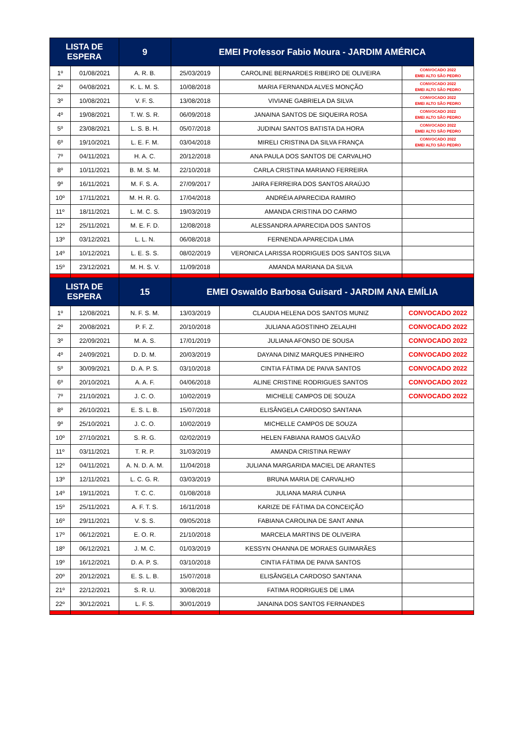| LISTA DE ESPERA | | 9 | EMEI Professor Fabio Moura - JARDIM AMÉRICA | | |
| --- | --- | --- | --- | --- | --- |
| 1º | 01/08/2021 | A. R. B. | 25/03/2019 | CAROLINE BERNARDES RIBEIRO DE OLIVEIRA | CONVOCADO 2022 EMEI ALTO SÃO PEDRO |
| 2º | 04/08/2021 | K. L. M. S. | 10/08/2018 | MARIA FERNANDA ALVES MONÇÃO | CONVOCADO 2022 EMEI ALTO SÃO PEDRO |
| 3º | 10/08/2021 | V. F. S. | 13/08/2018 | VIVIANE GABRIELA DA SILVA | CONVOCADO 2022 EMEI ALTO SÃO PEDRO |
| 4º | 19/08/2021 | T. W. S. R. | 06/09/2018 | JANAINA SANTOS DE SIQUEIRA ROSA | CONVOCADO 2022 EMEI ALTO SÃO PEDRO |
| 5º | 23/08/2021 | L. S. B. H. | 05/07/2018 | JUDINAI SANTOS BATISTA DA HORA | CONVOCADO 2022 EMEI ALTO SÃO PEDRO |
| 6º | 19/10/2021 | L. E. F. M. | 03/04/2018 | MIRELI CRISTINA DA SILVA FRANÇA | CONVOCADO 2022 EMEI ALTO SÃO PEDRO |
| 7º | 04/11/2021 | H. A. C. | 20/12/2018 | ANA PAULA DOS SANTOS DE CARVALHO | |
| 8º | 10/11/2021 | B. M. S. M. | 22/10/2018 | CARLA CRISTINA MARIANO FERREIRA | |
| 9º | 16/11/2021 | M. F. S. A. | 27/09/2017 | JAIRA FERREIRA DOS SANTOS ARAÚJO | |
| 10º | 17/11/2021 | M. H. R. G. | 17/04/2018 | ANDRÉIA APARECIDA RAMIRO | |
| 11º | 18/11/2021 | L. M. C. S. | 19/03/2019 | AMANDA CRISTINA DO CARMO | |
| 12º | 25/11/2021 | M. E. F. D. | 12/08/2018 | ALESSANDRA APARECIDA DOS SANTOS | |
| 13º | 03/12/2021 | L. L. N. | 06/08/2018 | FERNENDA APARECIDA LIMA | |
| 14º | 10/12/2021 | L. E. S. S. | 08/02/2019 | VERONICA LARISSA RODRIGUES DOS SANTOS SILVA | |
| 15º | 23/12/2021 | M. H. S. V. | 11/09/2018 | AMANDA MARIANA DA SILVA | |
| LISTA DE ESPERA | | 15 | EMEI Oswaldo Barbosa Guisard - JARDIM ANA EMÍLIA | | |
| 1º | 12/08/2021 | N. F. S. M. | 13/03/2019 | CLAUDIA HELENA DOS SANTOS MUNIZ | CONVOCADO 2022 |
| 2º | 20/08/2021 | P. F. Z. | 20/10/2018 | JULIANA AGOSTINHO ZELAUHI | CONVOCADO 2022 |
| 3º | 22/09/2021 | M. A. S. | 17/01/2019 | JULIANA AFONSO DE SOUSA | CONVOCADO 2022 |
| 4º | 24/09/2021 | D. D. M. | 20/03/2019 | DAYANA DINIZ MARQUES PINHEIRO | CONVOCADO 2022 |
| 5º | 30/09/2021 | D. A. P. S. | 03/10/2018 | CINTIA FÁTIMA DE PAIVA SANTOS | CONVOCADO 2022 |
| 6º | 20/10/2021 | A. A. F. | 04/06/2018 | ALINE CRISTINE RODRIGUES SANTOS | CONVOCADO 2022 |
| 7º | 21/10/2021 | J. C. O. | 10/02/2019 | MICHELE CAMPOS DE SOUZA | CONVOCADO 2022 |
| 8º | 26/10/2021 | E. S. L. B. | 15/07/2018 | ELISÂNGELA CARDOSO SANTANA | |
| 9º | 25/10/2021 | J. C. O. | 10/02/2019 | MICHELLE CAMPOS DE SOUZA | |
| 10º | 27/10/2021 | S. R. G. | 02/02/2019 | HELEN FABIANA RAMOS GALVÃO | |
| 11º | 03/11/2021 | T. R. P. | 31/03/2019 | AMANDA CRISTINA REWAY | |
| 12º | 04/11/2021 | A. N. D. A. M. | 11/04/2018 | JULIANA MARGARIDA MACIEL DE ARANTES | |
| 13º | 12/11/2021 | L. C. G. R. | 03/03/2019 | BRUNA MARIA DE CARVALHO | |
| 14º | 19/11/2021 | T. C. C. | 01/08/2018 | JULIANA MARIÁ CUNHA | |
| 15º | 25/11/2021 | A. F. T. S. | 16/11/2018 | KARIZE DE FÁTIMA DA CONCEIÇÃO | |
| 16º | 29/11/2021 | V. S. S. | 09/05/2018 | FABIANA CAROLINA DE SANT ANNA | |
| 17º | 06/12/2021 | E. O. R. | 21/10/2018 | MARCELA MARTINS DE OLIVEIRA | |
| 18º | 06/12/2021 | J. M. C. | 01/03/2019 | KESSYN OHANNA DE MORAES GUIMARÃES | |
| 19º | 16/12/2021 | D. A. P. S. | 03/10/2018 | CINTIA FÁTIMA DE PAIVA SANTOS | |
| 20º | 20/12/2021 | E. S. L. B. | 15/07/2018 | ELISÂNGELA CARDOSO SANTANA | |
| 21º | 22/12/2021 | S. R. U. | 30/08/2018 | FATIMA RODRIGUES DE LIMA | |
| 22º | 30/12/2021 | L. F. S. | 30/01/2019 | JANAINA DOS SANTOS FERNANDES | |